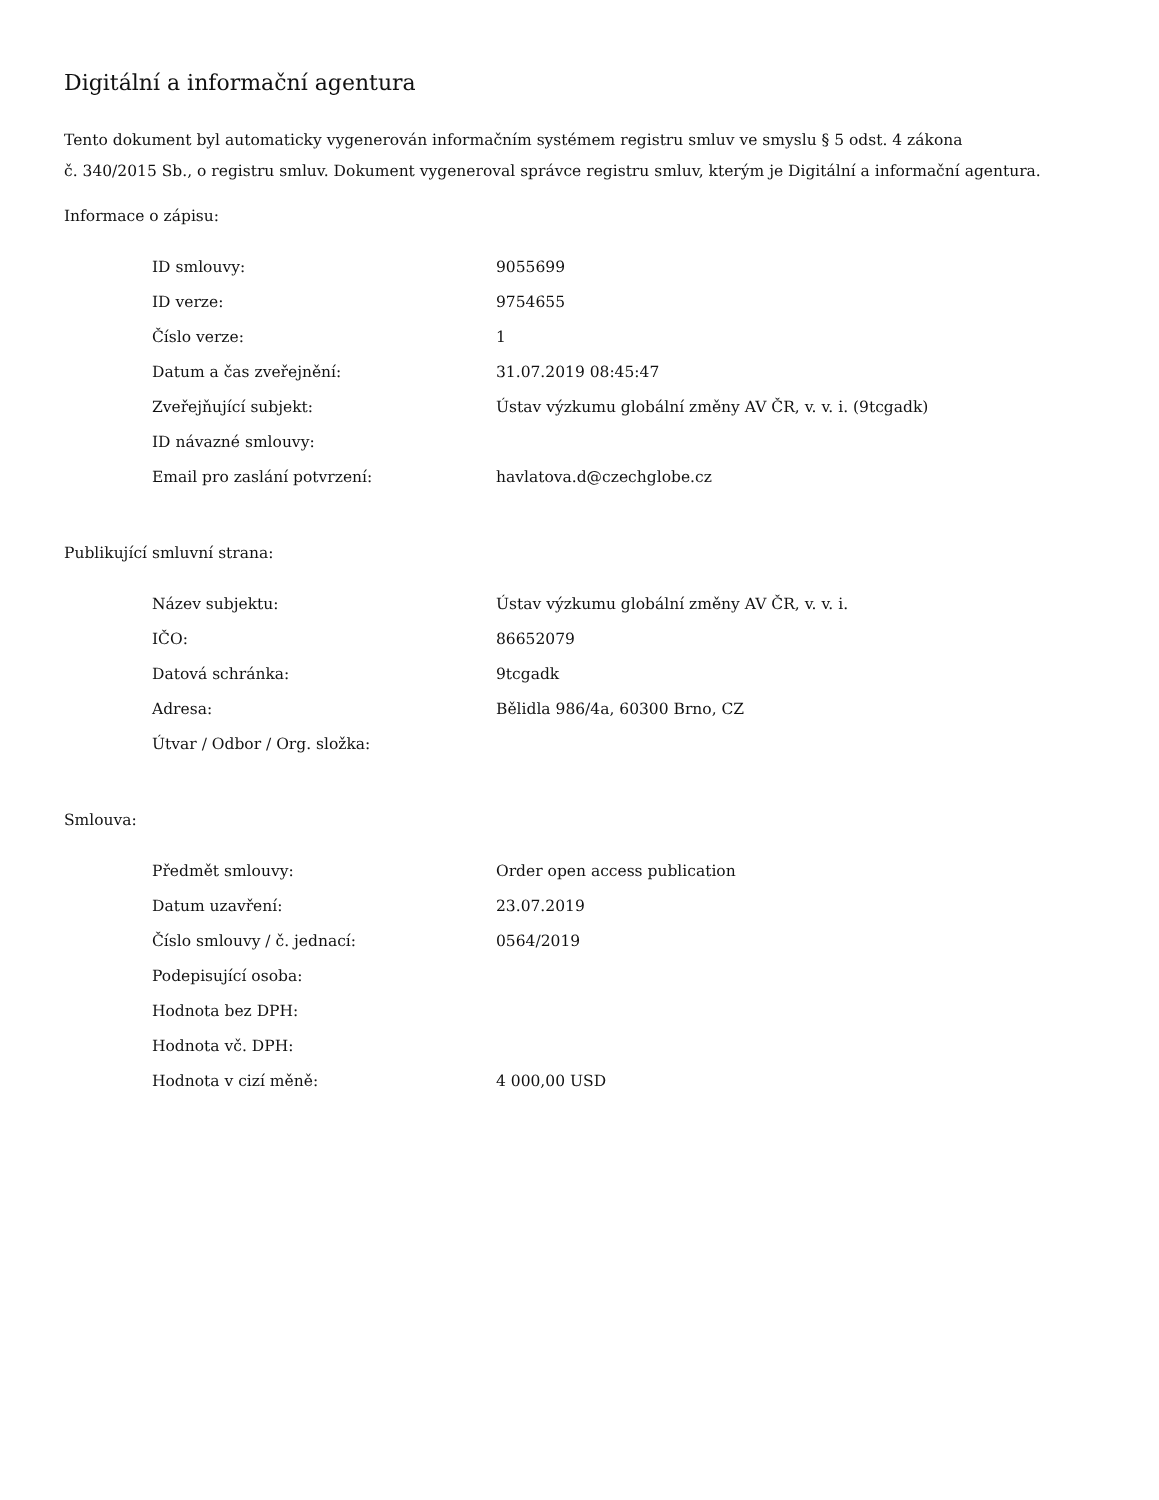Digitální a informační agentura
Tento dokument byl automaticky vygenerován informačním systémem registru smluv ve smyslu § 5 odst. 4 zákona
č. 340/2015 Sb., o registru smluv. Dokument vygeneroval správce registru smluv, kterým je Digitální a informační agentura.
Informace o zápisu:
| ID smlouvy: | 9055699 |
| ID verze: | 9754655 |
| Číslo verze: | 1 |
| Datum a čas zveřejnění: | 31.07.2019 08:45:47 |
| Zveřejňující subjekt: | Ústav výzkumu globální změny AV ČR, v. v. i. (9tcgadk) |
| ID návazné smlouvy: | |
| Email pro zaslání potvrzení: | havlatova.d@czechglobe.cz |
Publikující smluvní strana:
| Název subjektu: | Ústav výzkumu globální změny AV ČR, v. v. i. |
| IČO: | 86652079 |
| Datová schránka: | 9tcgadk |
| Adresa: | Bělidla 986/4a, 60300 Brno, CZ |
| Útvar / Odbor / Org. složka: | |
Smlouva:
| Předmět smlouvy: | Order open access publication |
| Datum uzavření: | 23.07.2019 |
| Číslo smlouvy / č. jednací: | 0564/2019 |
| Podepisující osoba: | |
| Hodnota bez DPH: | |
| Hodnota vč. DPH: | |
| Hodnota v cizí měně: | 4 000,00 USD |